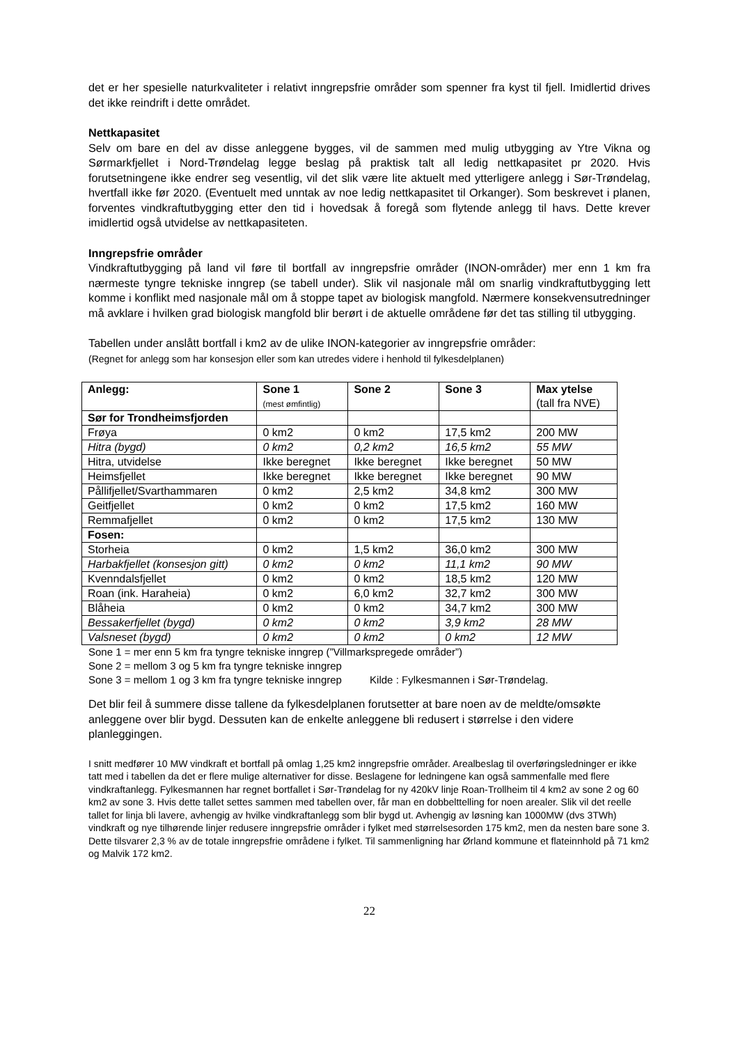det er her spesielle naturkvaliteter i relativt inngrepsfrie områder som spenner fra kyst til fjell. Imidlertid drives det ikke reindrift i dette området.
Nettkapasitet
Selv om bare en del av disse anleggene bygges, vil de sammen med mulig utbygging av Ytre Vikna og Sørmarkfjellet i Nord-Trøndelag legge beslag på praktisk talt all ledig nettkapasitet pr 2020. Hvis forutsetningene ikke endrer seg vesentlig, vil det slik være lite aktuelt med ytterligere anlegg i Sør-Trøndelag, hvertfall ikke før 2020. (Eventuelt med unntak av noe ledig nettkapasitet til Orkanger). Som beskrevet i planen, forventes vindkraftutbygging etter den tid i hovedsak å foregå som flytende anlegg til havs. Dette krever imidlertid også utvidelse av nettkapasiteten.
Inngrepsfrie områder
Vindkraftutbygging på land vil føre til bortfall av inngrepsfrie områder (INON-områder) mer enn 1 km fra nærmeste tyngre tekniske inngrep (se tabell under). Slik vil nasjonale mål om snarlig vindkraftutbygging lett komme i konflikt med nasjonale mål om å stoppe tapet av biologisk mangfold. Nærmere konsekvensutredninger må avklare i hvilken grad biologisk mangfold blir berørt i de aktuelle områdene før det tas stilling til utbygging.
Tabellen under anslått bortfall i km2 av de ulike INON-kategorier av inngrepsfrie områder:
(Regnet for anlegg som har konsesjon eller som kan utredes videre i henhold til fylkesdelplanen)
| Anlegg: | Sone 1 (mest ømfintlig) | Sone 2 | Sone 3 | Max ytelse (tall fra NVE) |
| Sør for Trondheimsfjorden | | | | |
| Frøya | 0 km2 | 0 km2 | 17,5 km2 | 200 MW |
| Hitra (bygd) | 0 km2 | 0,2 km2 | 16,5 km2 | 55 MW |
| Hitra, utvidelse | Ikke beregnet | Ikke beregnet | Ikke beregnet | 50 MW |
| Heimsfjellet | Ikke beregnet | Ikke beregnet | Ikke beregnet | 90 MW |
| Pållifjellet/Svarthammaren | 0 km2 | 2,5 km2 | 34,8 km2 | 300 MW |
| Geitfjellet | 0 km2 | 0 km2 | 17,5 km2 | 160 MW |
| Remmafjellet | 0 km2 | 0 km2 | 17,5 km2 | 130 MW |
| Fosen: | | | | |
| Storheia | 0 km2 | 1,5 km2 | 36,0 km2 | 300 MW |
| Harbakfjellet (konsesjon gitt) | 0 km2 | 0 km2 | 11,1 km2 | 90 MW |
| Kvenndalsfjellet | 0 km2 | 0 km2 | 18,5 km2 | 120 MW |
| Roan (ink. Haraheia) | 0 km2 | 6,0 km2 | 32,7 km2 | 300 MW |
| Blåheia | 0 km2 | 0 km2 | 34,7 km2 | 300 MW |
| Bessakerfjellet (bygd) | 0 km2 | 0 km2 | 3,9 km2 | 28 MW |
| Valsneset (bygd) | 0 km2 | 0 km2 | 0 km2 | 12 MW |
Sone 1 = mer enn 5 km fra tyngre tekniske inngrep (”Villmarkspregede områder”)
Sone 2 = mellom 3 og 5 km fra tyngre tekniske inngrep
Sone 3 = mellom 1 og 3 km fra tyngre tekniske inngrep Kilde : Fylkesmannen i Sør-Trøndelag.
Det blir feil å summere disse tallene da fylkesdelplanen forutsetter at bare noen av de meldte/omsøkte anleggene over blir bygd. Dessuten kan de enkelte anleggene bli redusert i størrelse i den videre planleggingen.
I snitt medfører 10 MW vindkraft et bortfall på omlag 1,25 km2 inngrepsfrie områder. Arealbeslag til overføringsledninger er ikke tatt med i tabellen da det er flere mulige alternativer for disse. Beslagene for ledningene kan også sammenfalle med flere vindkraftanlegg. Fylkesmannen har regnet bortfallet i Sør-Trøndelag for ny 420kV linje Roan-Trollheim til 4 km2 av sone 2 og 60 km2 av sone 3. Hvis dette tallet settes sammen med tabellen over, får man en dobbelttelling for noen arealer. Slik vil det reelle tallet for linja bli lavere, avhengig av hvilke vindkraftanlegg som blir bygd ut. Avhengig av løsning kan 1000MW (dvs 3TWh) vindkraft og nye tilhørende linjer redusere inngrepsfrie områder i fylket med størrelsesorden 175 km2, men da nesten bare sone 3. Dette tilsvarer 2,3 % av de totale inngrepsfrie områdene i fylket. Til sammenligning har Ørland kommune et flateinnhold på 71 km2 og Malvik 172 km2.
22